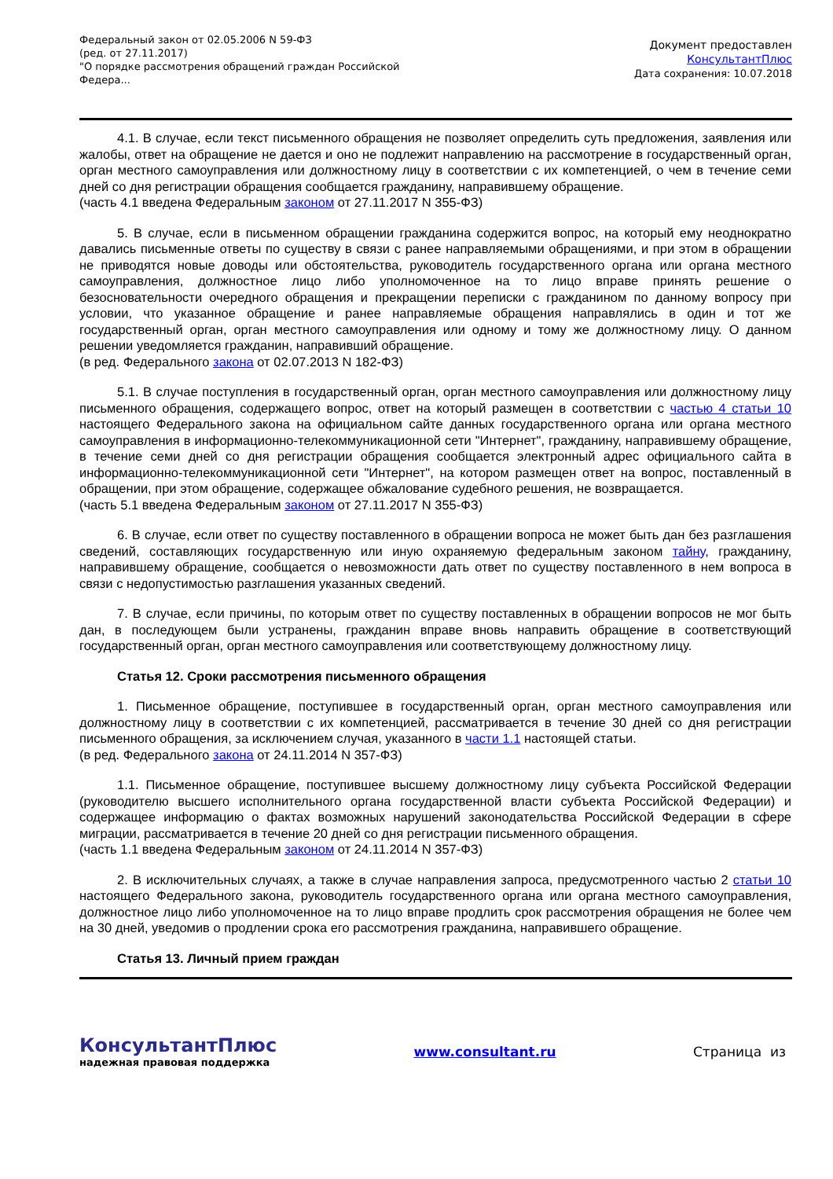Федеральный закон от 02.05.2006 N 59-ФЗ
(ред. от 27.11.2017)
"О порядке рассмотрения обращений граждан Российской Федера...
Документ предоставлен
КонсультантПлюс
Дата сохранения: 10.07.2018
4.1. В случае, если текст письменного обращения не позволяет определить суть предложения, заявления или жалобы, ответ на обращение не дается и оно не подлежит направлению на рассмотрение в государственный орган, орган местного самоуправления или должностному лицу в соответствии с их компетенцией, о чем в течение семи дней со дня регистрации обращения сообщается гражданину, направившему обращение.
(часть 4.1 введена Федеральным законом от 27.11.2017 N 355-ФЗ)
5. В случае, если в письменном обращении гражданина содержится вопрос, на который ему неоднократно давались письменные ответы по существу в связи с ранее направляемыми обращениями, и при этом в обращении не приводятся новые доводы или обстоятельства, руководитель государственного органа или органа местного самоуправления, должностное лицо либо уполномоченное на то лицо вправе принять решение о безосновательности очередного обращения и прекращении переписки с гражданином по данному вопросу при условии, что указанное обращение и ранее направляемые обращения направлялись в один и тот же государственный орган, орган местного самоуправления или одному и тому же должностному лицу. О данном решении уведомляется гражданин, направивший обращение.
(в ред. Федерального закона от 02.07.2013 N 182-ФЗ)
5.1. В случае поступления в государственный орган, орган местного самоуправления или должностному лицу письменного обращения, содержащего вопрос, ответ на который размещен в соответствии с частью 4 статьи 10 настоящего Федерального закона на официальном сайте данных государственного органа или органа местного самоуправления в информационно-телекоммуникационной сети "Интернет", гражданину, направившему обращение, в течение семи дней со дня регистрации обращения сообщается электронный адрес официального сайта в информационно-телекоммуникационной сети "Интернет", на котором размещен ответ на вопрос, поставленный в обращении, при этом обращение, содержащее обжалование судебного решения, не возвращается.
(часть 5.1 введена Федеральным законом от 27.11.2017 N 355-ФЗ)
6. В случае, если ответ по существу поставленного в обращении вопроса не может быть дан без разглашения сведений, составляющих государственную или иную охраняемую федеральным законом тайну, гражданину, направившему обращение, сообщается о невозможности дать ответ по существу поставленного в нем вопроса в связи с недопустимостью разглашения указанных сведений.
7. В случае, если причины, по которым ответ по существу поставленных в обращении вопросов не мог быть дан, в последующем были устранены, гражданин вправе вновь направить обращение в соответствующий государственный орган, орган местного самоуправления или соответствующему должностному лицу.
Статья 12. Сроки рассмотрения письменного обращения
1. Письменное обращение, поступившее в государственный орган, орган местного самоуправления или должностному лицу в соответствии с их компетенцией, рассматривается в течение 30 дней со дня регистрации письменного обращения, за исключением случая, указанного в части 1.1 настоящей статьи.
(в ред. Федерального закона от 24.11.2014 N 357-ФЗ)
1.1. Письменное обращение, поступившее высшему должностному лицу субъекта Российской Федерации (руководителю высшего исполнительного органа государственной власти субъекта Российской Федерации) и содержащее информацию о фактах возможных нарушений законодательства Российской Федерации в сфере миграции, рассматривается в течение 20 дней со дня регистрации письменного обращения.
(часть 1.1 введена Федеральным законом от 24.11.2014 N 357-ФЗ)
2. В исключительных случаях, а также в случае направления запроса, предусмотренного частью 2 статьи 10 настоящего Федерального закона, руководитель государственного органа или органа местного самоуправления, должностное лицо либо уполномоченное на то лицо вправе продлить срок рассмотрения обращения не более чем на 30 дней, уведомив о продлении срока его рассмотрения гражданина, направившего обращение.
Статья 13. Личный прием граждан
КонсультантПлюс
надежная правовая поддержка
www.consultant.ru Страница из